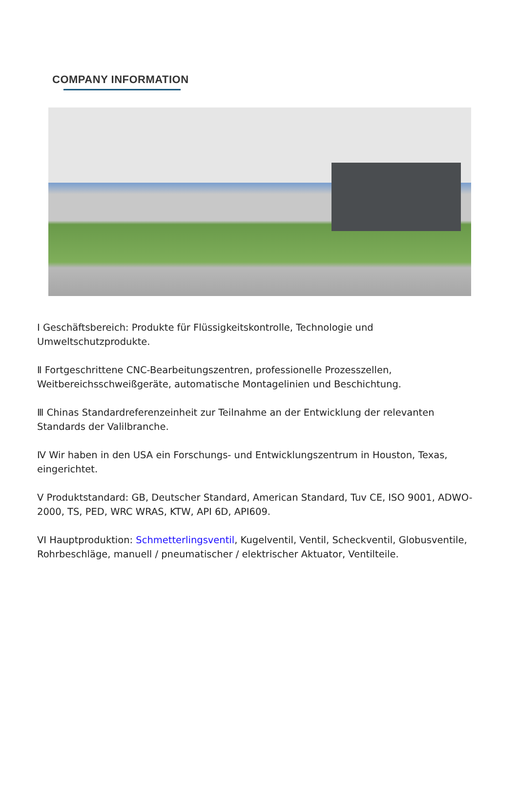COMPANY INFORMATION
I Geschäftsbereich: Produkte für Flüssigkeitskontrolle, Technologie und Umweltschutzprodukte.
Ⅱ Fortgeschrittene CNC-Bearbeitungszentren, professionelle Prozesszellen, Weitbereichsschweißgeräte, automatische Montagelinien und Beschichtung.
Ⅲ Chinas Standardreferenzeinheit zur Teilnahme an der Entwicklung der relevanten Standards der Valilbranche.
Ⅳ Wir haben in den USA ein Forschungs- und Entwicklungszentrum in Houston, Texas, eingerichtet.
V Produktstandard: GB, Deutscher Standard, American Standard, Tuv CE, ISO 9001, ADWO-2000, TS, PED, WRC WRAS, KTW, API 6D, API609.
VI Hauptproduktion: Schmetterlingsventil, Kugelventil, Ventil, Scheckventil, Globusventile, Rohrbeschläge, manuell / pneumatischer / elektrischer Aktuator, Ventilteile.